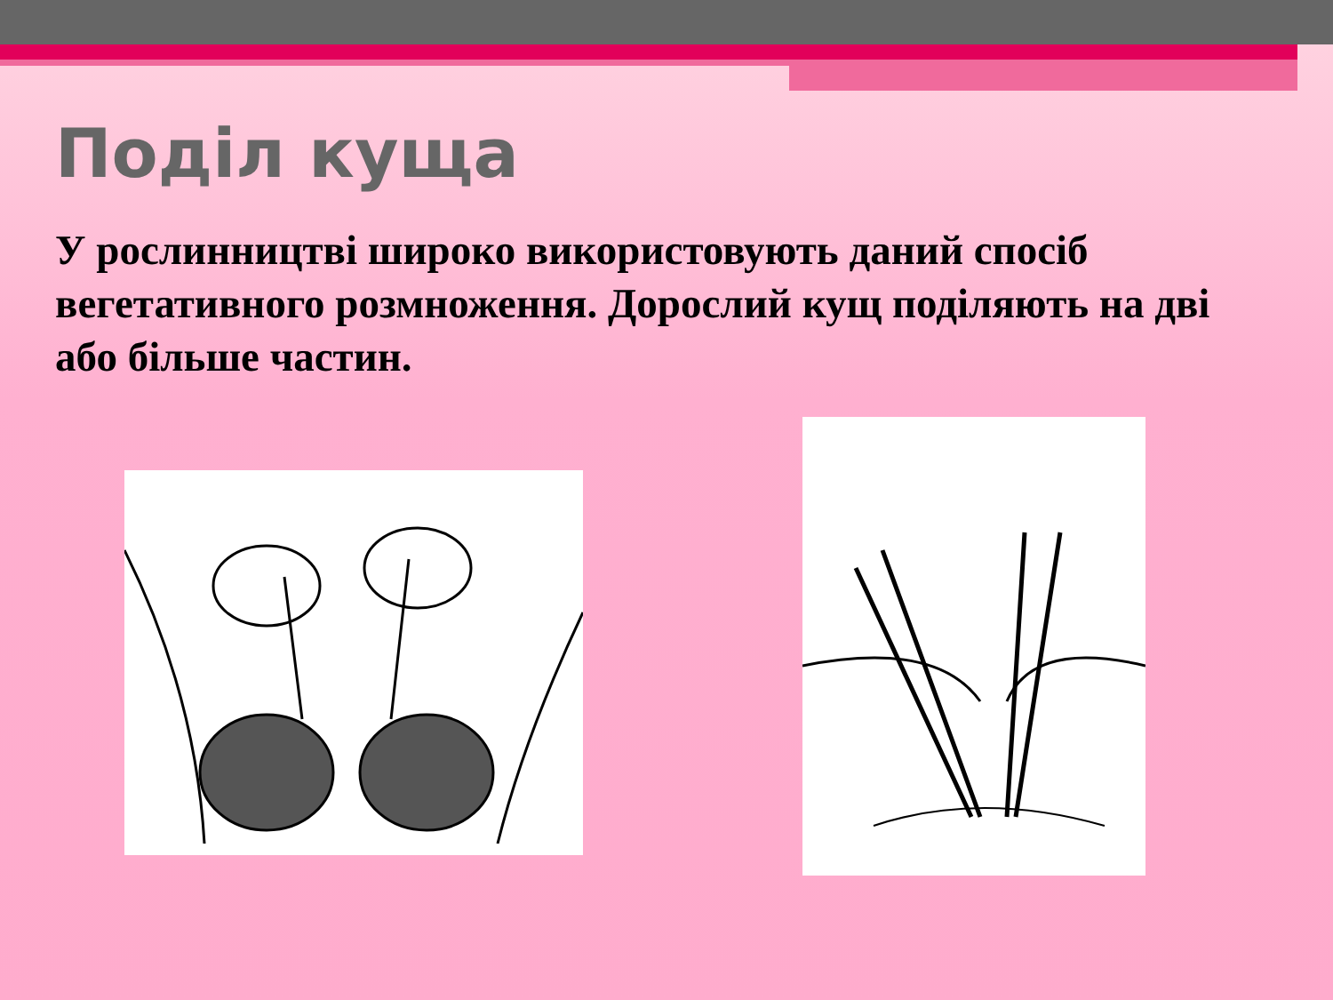Поділ куща
У рослинництві широко використовують даний спосіб вегетативного розмноження. Дорослий кущ поділяють на дві або більше частин.